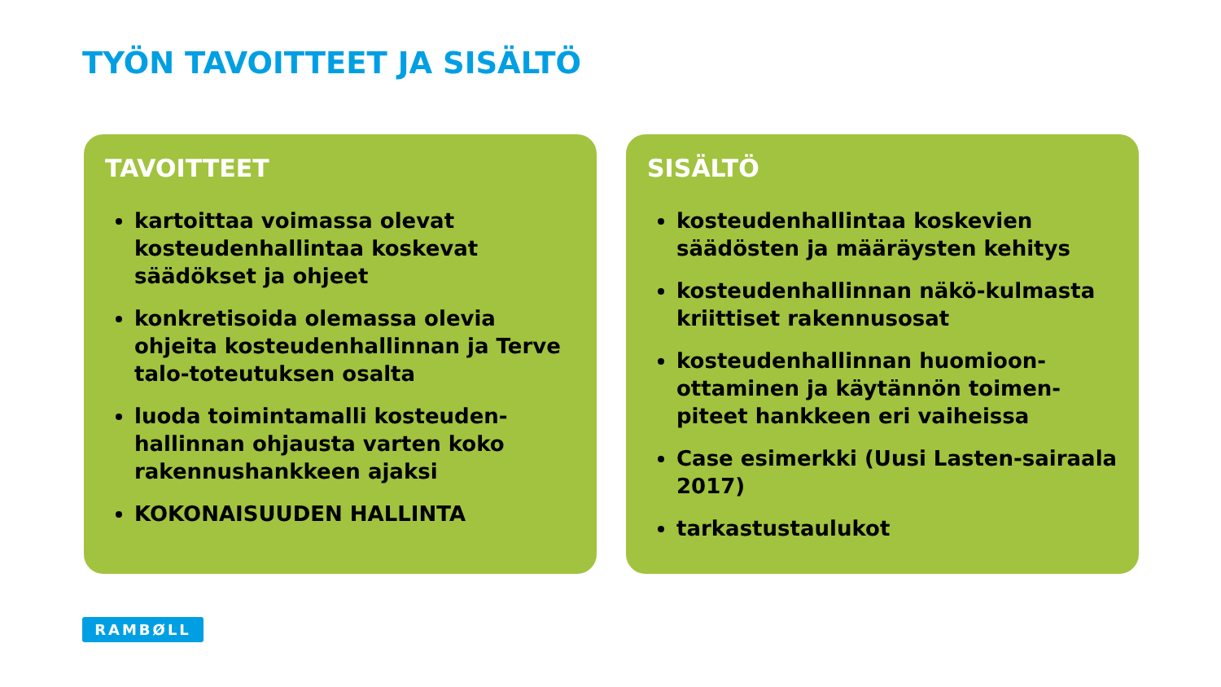TYÖN TAVOITTEET JA SISÄLTÖ
TAVOITTEET
kartoittaa voimassa olevat kosteudenhallintaa koskevat säädökset ja ohjeet
konkretisoida olemassa olevia ohjeita kosteudenhallinnan ja Terve talo-toteutuksen osalta
luoda toimintamalli kosteuden-hallinnan ohjausta varten koko rakennushankkeen ajaksi
KOKONAISUUDEN HALLINTA
SISÄLTÖ
kosteudenhallintaa koskevien säädösten ja määräysten kehitys
kosteudenhallinnan näkö-kulmasta kriittiset rakennusosat
kosteudenhallinnan huomioon-ottaminen ja käytännön toimen-piteet hankkeen eri vaiheissa
Case esimerkki (Uusi Lasten-sairaala 2017)
tarkastustaulukot
RAMBØLL